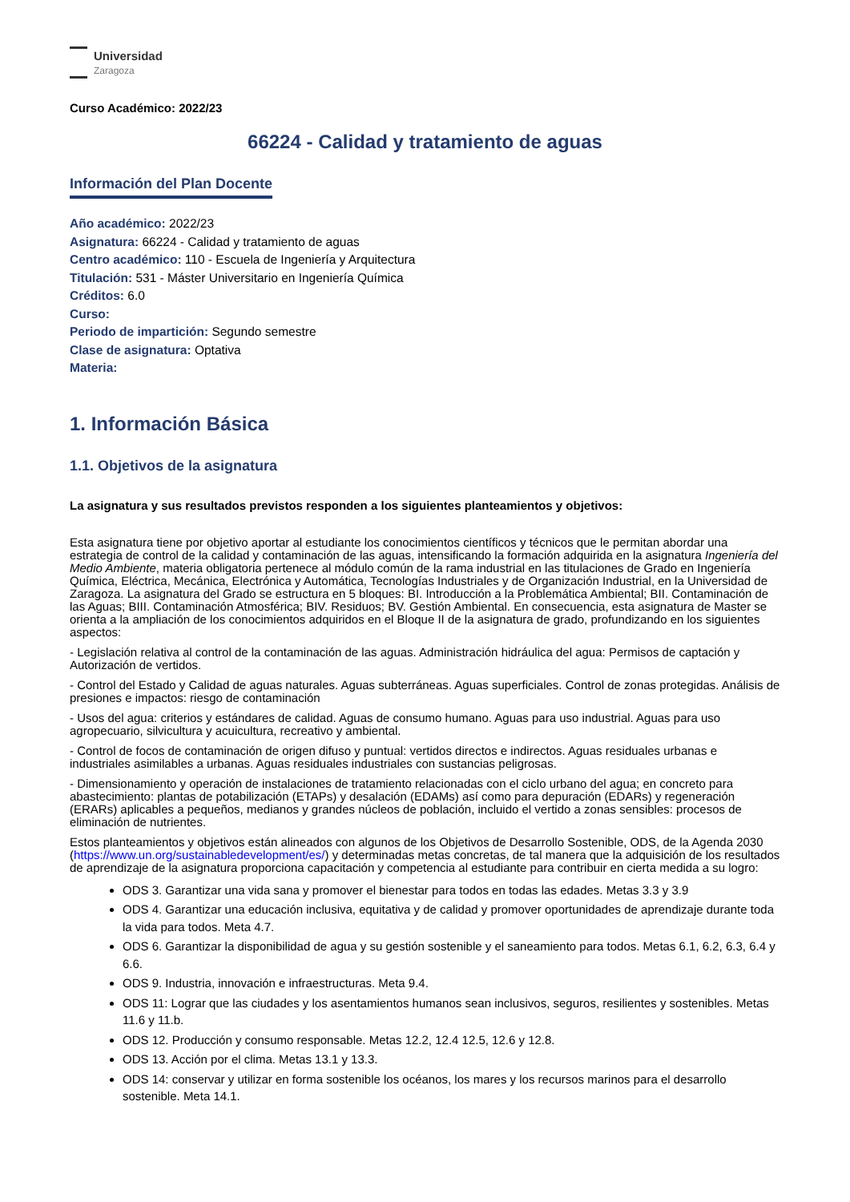Universidad
Zaragoza
Curso Académico: 2022/23
66224 - Calidad y tratamiento de aguas
Información del Plan Docente
Año académico: 2022/23
Asignatura: 66224 - Calidad y tratamiento de aguas
Centro académico: 110 - Escuela de Ingeniería y Arquitectura
Titulación: 531 - Máster Universitario en Ingeniería Química
Créditos: 6.0
Curso:
Periodo de impartición: Segundo semestre
Clase de asignatura: Optativa
Materia:
1. Información Básica
1.1. Objetivos de la asignatura
La asignatura y sus resultados previstos responden a los siguientes planteamientos y objetivos:
Esta asignatura tiene por objetivo aportar al estudiante los conocimientos científicos y técnicos que le permitan abordar una estrategia de control de la calidad y contaminación de las aguas, intensificando la formación adquirida en la asignatura Ingeniería del Medio Ambiente, materia obligatoria pertenece al módulo común de la rama industrial en las titulaciones de Grado en Ingeniería Química, Eléctrica, Mecánica, Electrónica y Automática, Tecnologías Industriales y de Organización Industrial, en la Universidad de Zaragoza. La asignatura del Grado se estructura en 5 bloques: BI. Introducción a la Problemática Ambiental; BII. Contaminación de las Aguas; BIII. Contaminación Atmosférica; BIV. Residuos; BV. Gestión Ambiental. En consecuencia, esta asignatura de Master se orienta a la ampliación de los conocimientos adquiridos en el Bloque II de la asignatura de grado, profundizando en los siguientes aspectos:
- Legislación relativa al control de la contaminación de las aguas. Administración hidráulica del agua: Permisos de captación y Autorización de vertidos.
- Control del Estado y Calidad de aguas naturales. Aguas subterráneas. Aguas superficiales. Control de zonas protegidas. Análisis de presiones e impactos: riesgo de contaminación
- Usos del agua: criterios y estándares de calidad. Aguas de consumo humano. Aguas para uso industrial. Aguas para uso agropecuario, silvicultura y acuicultura, recreativo y ambiental.
- Control de focos de contaminación de origen difuso y puntual: vertidos directos e indirectos. Aguas residuales urbanas e industriales asimilables a urbanas. Aguas residuales industriales con sustancias peligrosas.
- Dimensionamiento y operación de instalaciones de tratamiento relacionadas con el ciclo urbano del agua; en concreto para abastecimiento: plantas de potabilización (ETAPs) y desalación (EDAMs) así como para depuración (EDARs) y regeneración (ERARs) aplicables a pequeños, medianos y grandes núcleos de población, incluido el vertido a zonas sensibles: procesos de eliminación de nutrientes.
Estos planteamientos y objetivos están alineados con algunos de los Objetivos de Desarrollo Sostenible, ODS, de la Agenda 2030 (https://www.un.org/sustainabledevelopment/es/) y determinadas metas concretas, de tal manera que la adquisición de los resultados de aprendizaje de la asignatura proporciona capacitación y competencia al estudiante para contribuir en cierta medida a su logro:
ODS 3. Garantizar una vida sana y promover el bienestar para todos en todas las edades. Metas 3.3 y 3.9
ODS 4. Garantizar una educación inclusiva, equitativa y de calidad y promover oportunidades de aprendizaje durante toda la vida para todos. Meta 4.7.
ODS 6. Garantizar la disponibilidad de agua y su gestión sostenible y el saneamiento para todos. Metas 6.1, 6.2, 6.3, 6.4 y 6.6.
ODS 9. Industria, innovación e infraestructuras. Meta 9.4.
ODS 11: Lograr que las ciudades y los asentamientos humanos sean inclusivos, seguros, resilientes y sostenibles. Metas 11.6 y 11.b.
ODS 12. Producción y consumo responsable. Metas 12.2, 12.4 12.5, 12.6 y 12.8.
ODS 13. Acción por el clima. Metas 13.1 y 13.3.
ODS 14: conservar y utilizar en forma sostenible los océanos, los mares y los recursos marinos para el desarrollo sostenible. Meta 14.1.